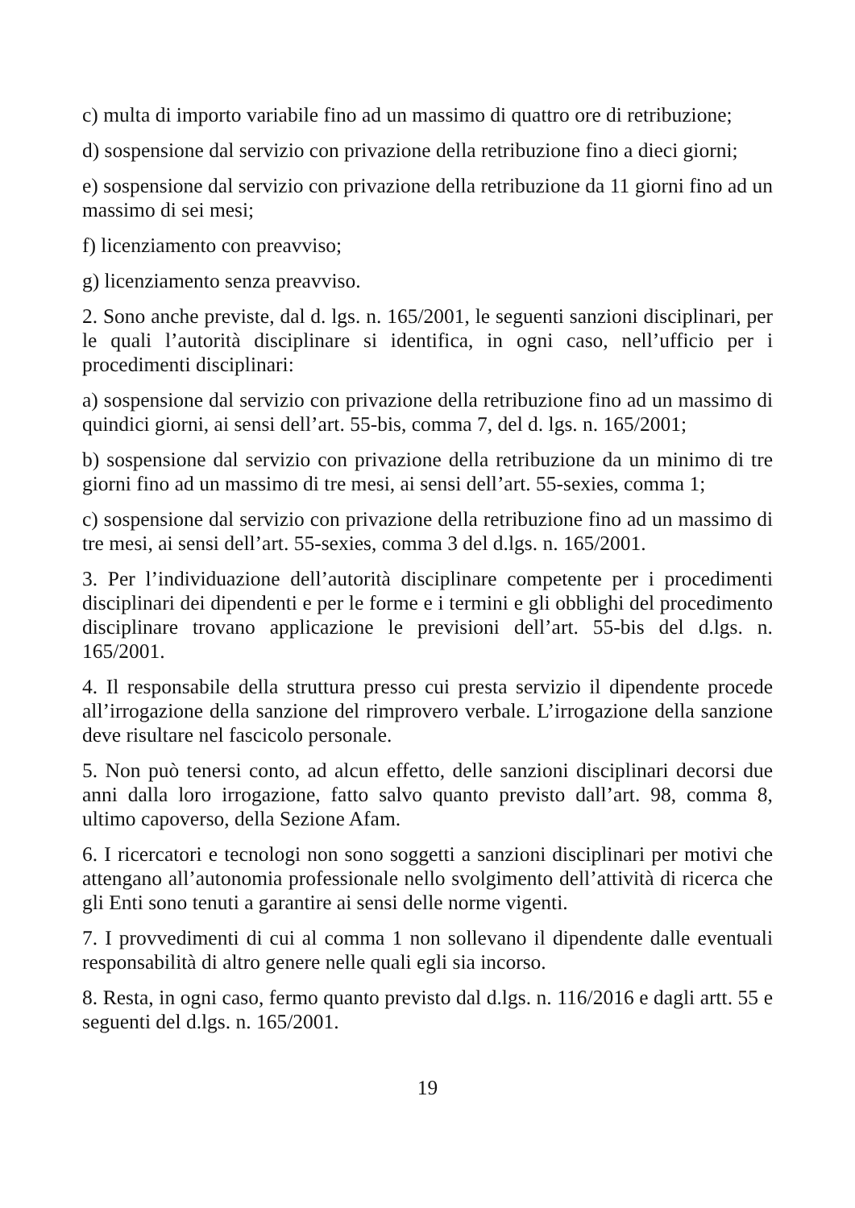c) multa di importo variabile fino ad un massimo di quattro ore di retribuzione;
d) sospensione dal servizio con privazione della retribuzione fino a dieci giorni;
e) sospensione dal servizio con privazione della retribuzione da 11 giorni fino ad un massimo di sei mesi;
f) licenziamento con preavviso;
g) licenziamento senza preavviso.
2. Sono anche previste, dal d. lgs. n. 165/2001, le seguenti sanzioni disciplinari, per le quali l’autorità disciplinare si identifica, in ogni caso, nell’ufficio per i procedimenti disciplinari:
a) sospensione dal servizio con privazione della retribuzione fino ad un massimo di quindici giorni, ai sensi dell’art. 55-bis, comma 7, del d. lgs. n. 165/2001;
b) sospensione dal servizio con privazione della retribuzione da un minimo di tre giorni fino ad un massimo di tre mesi, ai sensi dell’art. 55-sexies, comma 1;
c) sospensione dal servizio con privazione della retribuzione fino ad un massimo di tre mesi, ai sensi dell’art. 55-sexies, comma 3 del d.lgs. n. 165/2001.
3. Per l’individuazione dell’autorità disciplinare competente per i procedimenti disciplinari dei dipendenti e per le forme e i termini e gli obblighi del procedimento disciplinare trovano applicazione le previsioni dell’art. 55-bis del d.lgs. n. 165/2001.
4. Il responsabile della struttura presso cui presta servizio il dipendente procede all’irrogazione della sanzione del rimprovero verbale. L’irrogazione della sanzione deve risultare nel fascicolo personale.
5. Non può tenersi conto, ad alcun effetto, delle sanzioni disciplinari decorsi due anni dalla loro irrogazione, fatto salvo quanto previsto dall’art. 98, comma 8, ultimo capoverso, della Sezione Afam.
6. I ricercatori e tecnologi non sono soggetti a sanzioni disciplinari per motivi che attengano all’autonomia professionale nello svolgimento dell’attività di ricerca che gli Enti sono tenuti a garantire ai sensi delle norme vigenti.
7. I provvedimenti di cui al comma 1 non sollevano il dipendente dalle eventuali responsabilità di altro genere nelle quali egli sia incorso.
8. Resta, in ogni caso, fermo quanto previsto dal d.lgs. n. 116/2016 e dagli artt. 55 e seguenti del d.lgs. n. 165/2001.
19